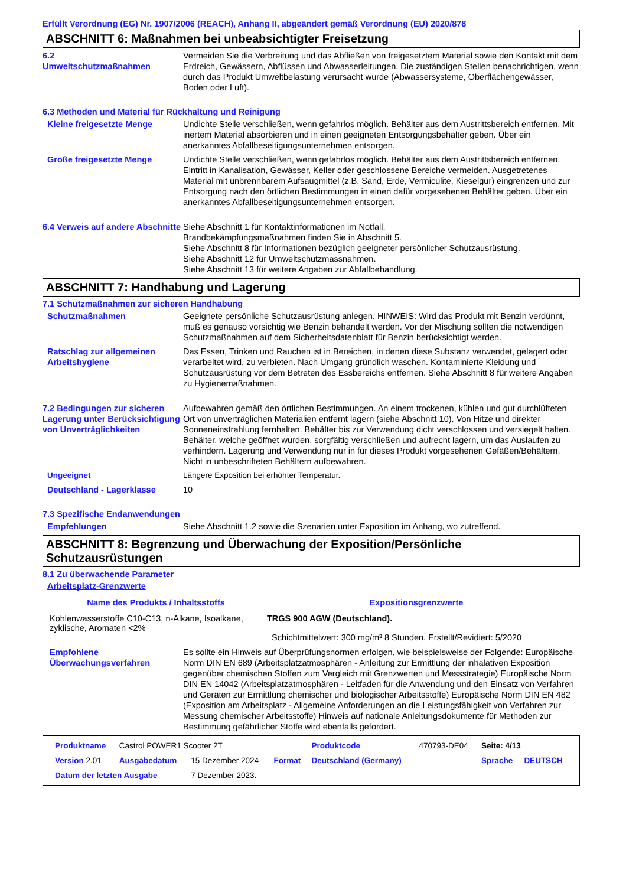Erfüllt Verordnung (EG) Nr. 1907/2006 (REACH), Anhang II, abgeändert gemäß Verordnung (EU) 2020/878
ABSCHNITT 6: Maßnahmen bei unbeabsichtigter Freisetzung
6.2
Umweltschutzmaßnahmen
Vermeiden Sie die Verbreitung und das Abfließen von freigesetztem Material sowie den Kontakt mit dem Erdreich, Gewässern, Abflüssen und Abwasserleitungen. Die zuständigen Stellen benachrichtigen, wenn durch das Produkt Umweltbelastung verursacht wurde (Abwassersysteme, Oberflächengewässer, Boden oder Luft).
6.3 Methoden und Material für Rückhaltung und Reinigung
Kleine freigesetzte Menge Undichte Stelle verschließen, wenn gefahrlos möglich. Behälter aus dem Austrittsbereich entfernen. Mit inertem Material absorbieren und in einen geeigneten Entsorgungsbehälter geben. Über ein anerkanntes Abfallbeseitigungsunternehmen entsorgen.
Große freigesetzte Menge Undichte Stelle verschließen, wenn gefahrlos möglich. Behälter aus dem Austrittsbereich entfernen. Eintritt in Kanalisation, Gewässer, Keller oder geschlossene Bereiche vermeiden. Ausgetretenes Material mit unbrennbarem Aufsaugmittel (z.B. Sand, Erde, Vermiculite, Kieselgur) eingrenzen und zur Entsorgung nach den örtlichen Bestimmungen in einen dafür vorgesehenen Behälter geben. Über ein anerkanntes Abfallbeseitigungsunternehmen entsorgen.
6.4 Verweis auf andere Abschnitte
Siehe Abschnitt 1 für Kontaktinformationen im Notfall.
Brandbekämpfungsmaßnahmen finden Sie in Abschnitt 5.
Siehe Abschnitt 8 für Informationen bezüglich geeigneter persönlicher Schutzausrüstung.
Siehe Abschnitt 12 für Umweltschutzmassnahmen.
Siehe Abschnitt 13 für weitere Angaben zur Abfallbehandlung.
ABSCHNITT 7: Handhabung und Lagerung
7.1 Schutzmaßnahmen zur sicheren Handhabung
Schutzmaßnahmen Geeignete persönliche Schutzausrüstung anlegen. HINWEIS: Wird das Produkt mit Benzin verdünnt, muß es genauso vorsichtig wie Benzin behandelt werden. Vor der Mischung sollten die notwendigen Schutzmaßnahmen auf dem Sicherheitsdatenblatt für Benzin berücksichtigt werden.
Ratschlag zur allgemeinen Arbeitshygiene
Das Essen, Trinken und Rauchen ist in Bereichen, in denen diese Substanz verwendet, gelagert oder verarbeitet wird, zu verbieten. Nach Umgang gründlich waschen. Kontaminierte Kleidung und Schutzausrüstung vor dem Betreten des Essbereichs entfernen. Siehe Abschnitt 8 für weitere Angaben zu Hygienemaßnahmen.
7.2 Bedingungen zur sicheren Lagerung unter Berücksichtigung von Unverträglichkeiten
Aufbewahren gemäß den örtlichen Bestimmungen. An einem trockenen, kühlen und gut durchlüfteten Ort von unverträglichen Materialien entfernt lagern (siehe Abschnitt 10). Von Hitze und direkter Sonneneinstrahlung fernhalten. Behälter bis zur Verwendung dicht verschlossen und versiegelt halten. Behälter, welche geöffnet wurden, sorgfältig verschließen und aufrecht lagern, um das Auslaufen zu verhindern. Lagerung und Verwendung nur in für dieses Produkt vorgesehenen Gefäßen/Behältern. Nicht in unbeschrifteten Behältern aufbewahren.
Ungeeignet Längere Exposition bei erhöhter Temperatur.
Deutschland - Lagerklasse 10
7.3 Spezifische Endanwendungen
Empfehlungen Siehe Abschnitt 1.2 sowie die Szenarien unter Exposition im Anhang, wo zutreffend.
ABSCHNITT 8: Begrenzung und Überwachung der Exposition/Persönliche Schutzausrüstungen
8.1 Zu überwachende Parameter
Arbeitsplatz-Grenzwerte
| Name des Produkts / Inhaltsstoffs | Expositionsgrenzwerte |
| --- | --- |
| Kohlenwasserstoffe C10-C13, n-Alkane, Isoalkane, zyklische, Aromaten <2% | TRGS 900 AGW (Deutschland). Schichtmittelwert: 300 mg/m³ 8 Stunden. Erstellt/Revidiert: 5/2020 |
Empfohlene Überwachungsverfahren
Es sollte ein Hinweis auf Überprüfungsnormen erfolgen, wie beispielsweise der Folgende: Europäische Norm DIN EN 689 (Arbeitsplatzatmosphären - Anleitung zur Ermittlung der inhalativen Exposition gegenüber chemischen Stoffen zum Vergleich mit Grenzwerten und Messstrategie) Europäische Norm DIN EN 14042 (Arbeitsplatzatmosphären - Leitfaden für die Anwendung und den Einsatz von Verfahren und Geräten zur Ermittlung chemischer und biologischer Arbeitsstoffe) Europäische Norm DIN EN 482 (Exposition am Arbeitsplatz - Allgemeine Anforderungen an die Leistungsfähigkeit von Verfahren zur Messung chemischer Arbeitsstoffe) Hinweis auf nationale Anleitungsdokumente für Methoden zur Bestimmung gefährlicher Stoffe wird ebenfalls gefordert.
| Produktname | Castrol POWER1 Scooter 2T | | | Produktcode | 470793-DE04 | Seite: 4/13 | |
| Version 2.01 | Ausgabedatum | 15 Dezember 2024 | Format | Deutschland (Germany) | | Sprache | DEUTSCH |
| Datum der letzten Ausgabe | | 7 Dezember 2023. | | | | | |